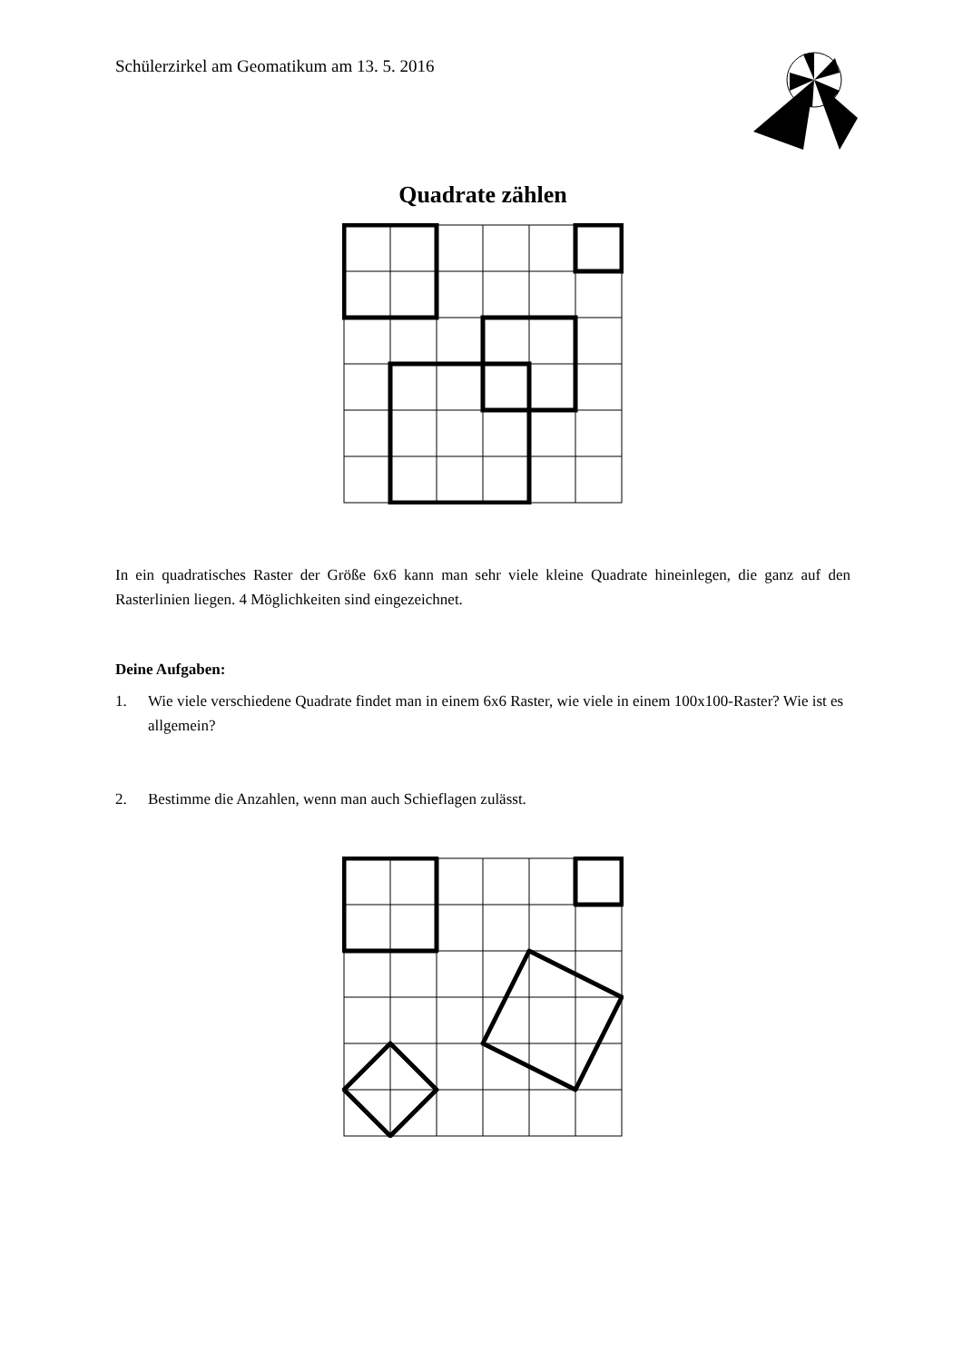Schülerzirkel am Geomatikum am 13. 5. 2016
Quadrate zählen
In ein quadratisches Raster der Größe 6x6 kann man sehr viele kleine Quadrate hineinlegen, die ganz auf den Rasterlinien liegen. 4 Möglichkeiten sind eingezeichnet.
Deine Aufgaben:
1. Wie viele verschiedene Quadrate findet man in einem 6x6 Raster, wie viele in einem 100x100-Raster? Wie ist es allgemein?
2. Bestimme die Anzahlen, wenn man auch Schieflagen zulässt.